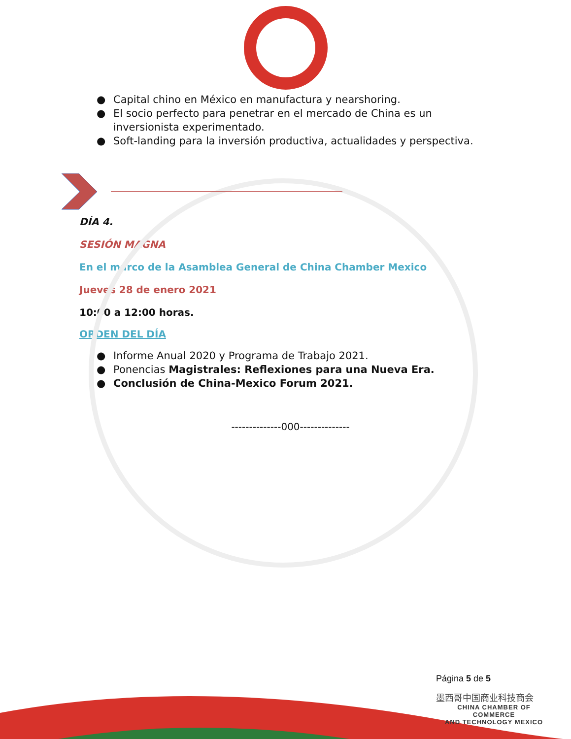● Capital chino en México en manufactura y nearshoring.
● El socio perfecto para penetrar en el mercado de China es un inversionista experimentado.
● Soft-landing para la inversión productiva, actualidades y perspectiva.
DÍA 4.
SESIÓN MAGNA
En el marco de la Asamblea General de China Chamber Mexico
Jueves 28 de enero 2021
10:00 a 12:00 horas.
ORDEN DEL DÍA
● Informe Anual 2020 y Programa de Trabajo 2021.
● Ponencias Magistrales: Reflexiones para una Nueva Era.
● Conclusión de China-Mexico Forum 2021.
--------------000--------------
Página 5 de 5
墨西哥中国商业科技商会
CHINA CHAMBER OF COMMERCE
AND TECHNOLOGY MEXICO